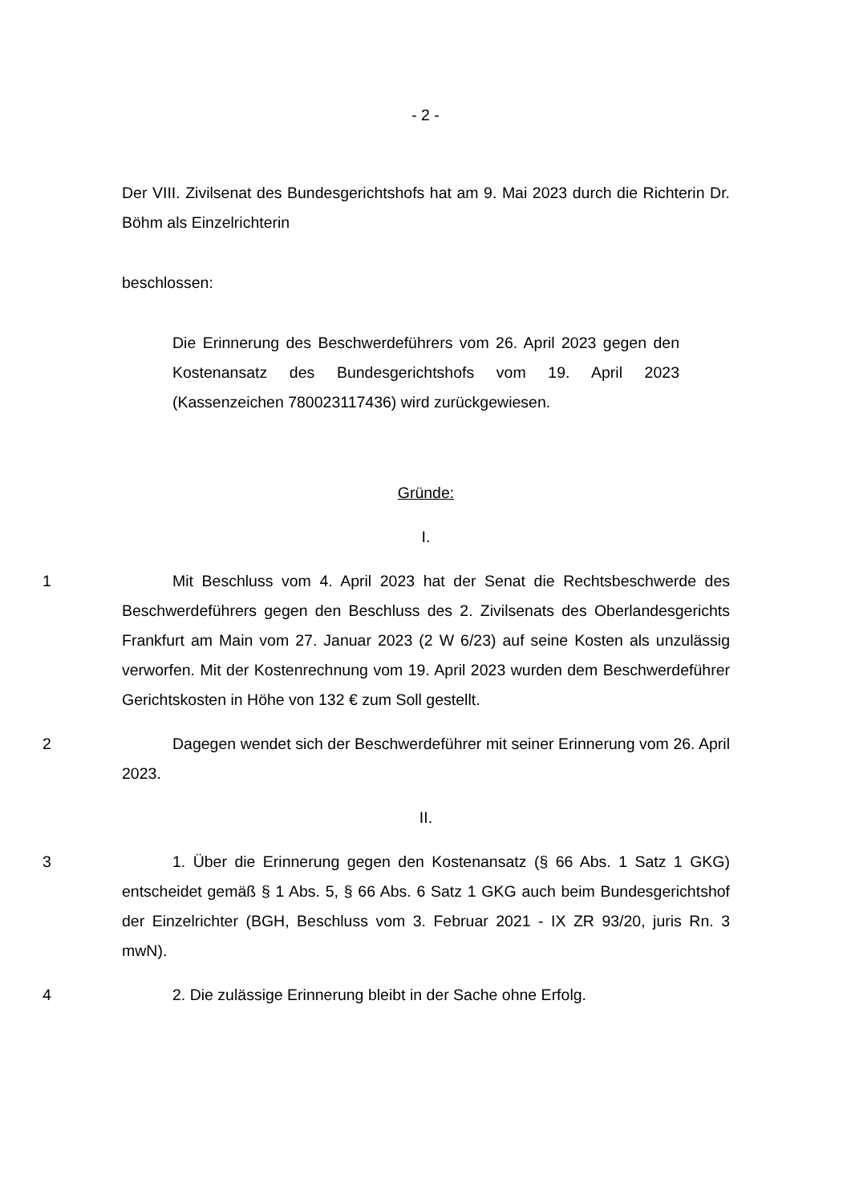- 2 -
Der VIII. Zivilsenat des Bundesgerichtshofs hat am 9. Mai 2023 durch die Richterin Dr. Böhm als Einzelrichterin
beschlossen:
Die Erinnerung des Beschwerdeführers vom 26. April 2023 gegen den Kostenansatz des Bundesgerichtshofs vom 19. April 2023 (Kassenzeichen 780023117436) wird zurückgewiesen.
Gründe:
I.
1
Mit Beschluss vom 4. April 2023 hat der Senat die Rechtsbeschwerde des Beschwerdeführers gegen den Beschluss des 2. Zivilsenats des Oberlandesgerichts Frankfurt am Main vom 27. Januar 2023 (2 W 6/23) auf seine Kosten als unzulässig verworfen. Mit der Kostenrechnung vom 19. April 2023 wurden dem Beschwerdeführer Gerichtskosten in Höhe von 132 € zum Soll gestellt.
2
Dagegen wendet sich der Beschwerdeführer mit seiner Erinnerung vom 26. April 2023.
II.
3
1. Über die Erinnerung gegen den Kostenansatz (§ 66 Abs. 1 Satz 1 GKG) entscheidet gemäß § 1 Abs. 5, § 66 Abs. 6 Satz 1 GKG auch beim Bundesgerichtshof der Einzelrichter (BGH, Beschluss vom 3. Februar 2021 - IX ZR 93/20, juris Rn. 3 mwN).
4
2. Die zulässige Erinnerung bleibt in der Sache ohne Erfolg.